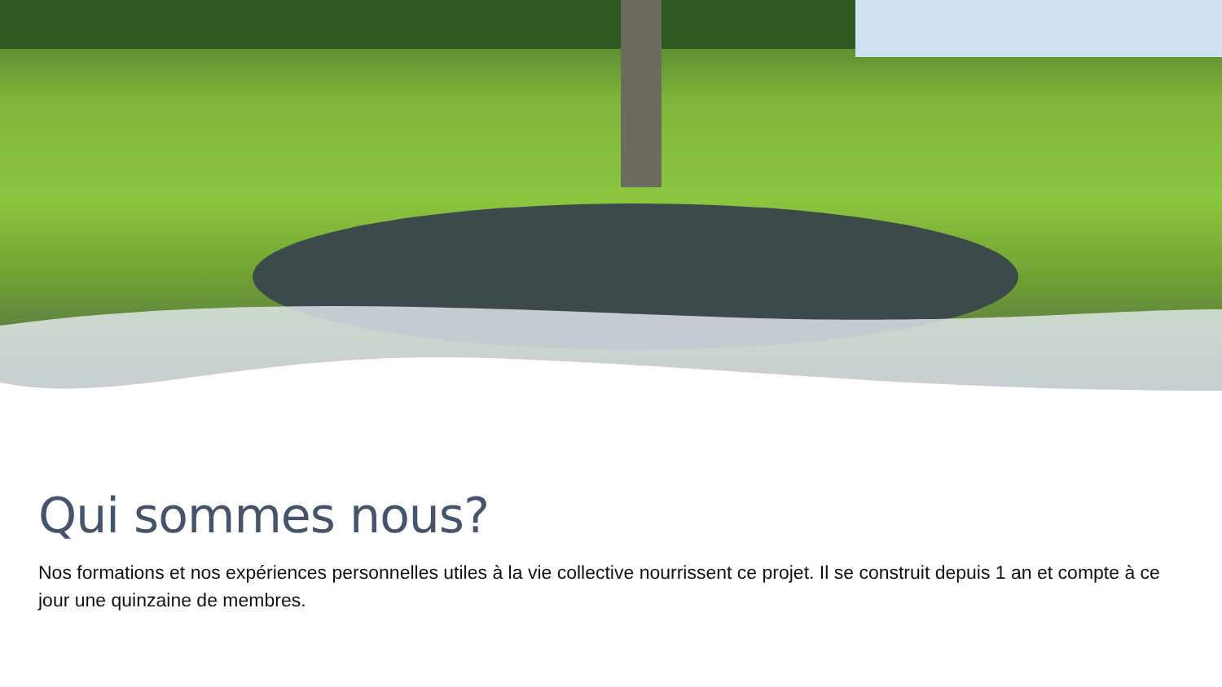Qui sommes nous?
Nos formations et nos expériences personnelles utiles à la vie collective nourrissent ce projet. Il se construit depuis 1 an et compte à ce jour une quinzaine de membres.